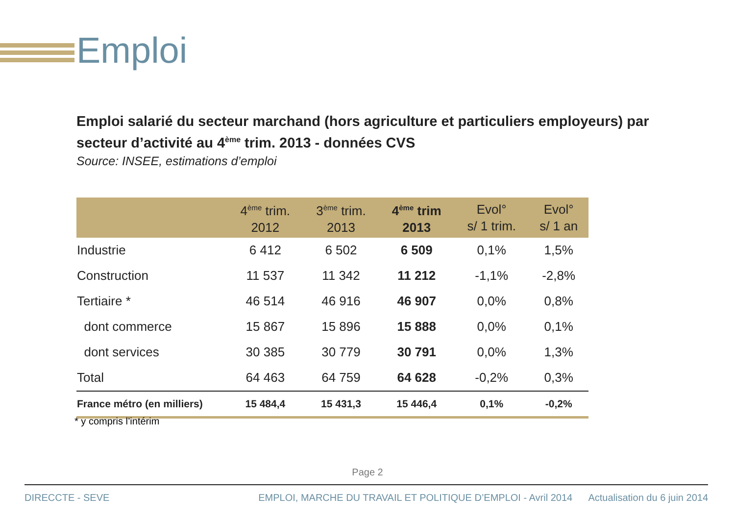Emploi
Emploi salarié du secteur marchand (hors agriculture et particuliers employeurs) par secteur d’activité au 4<sup>ème</sup> trim. 2013 - données CVS
Source: INSEE, estimations d’emploi
| | 4<sup>ème</sup> trim. 2012 | 3<sup>ème</sup> trim. 2013 | 4<sup>ème</sup> trim 2013 | Evol° s/ 1 trim. | Evol° s/ 1 an |
| --- | --- | --- | --- | --- | --- |
| Industrie | 6 412 | 6 502 | 6 509 | 0,1% | 1,5% |
| Construction | 11 537 | 11 342 | 11 212 | -1,1% | -2,8% |
| Tertiaire * | 46 514 | 46 916 | 46 907 | 0,0% | 0,8% |
| dont commerce | 15 867 | 15 896 | 15 888 | 0,0% | 0,1% |
| dont services | 30 385 | 30 779 | 30 791 | 0,0% | 1,3% |
| Total | 64 463 | 64 759 | 64 628 | -0,2% | 0,3% |
| France métro (en milliers) | 15 484,4 | 15 431,3 | 15 446,4 | 0,1% | -0,2% |
* y compris l’intérim
Page 2
DIRECCTE - SEVE EMPLOI, MARCHE DU TRAVAIL ET POLITIQUE D’EMPLOI - Avril 2014 Actualisation du 6 juin 2014